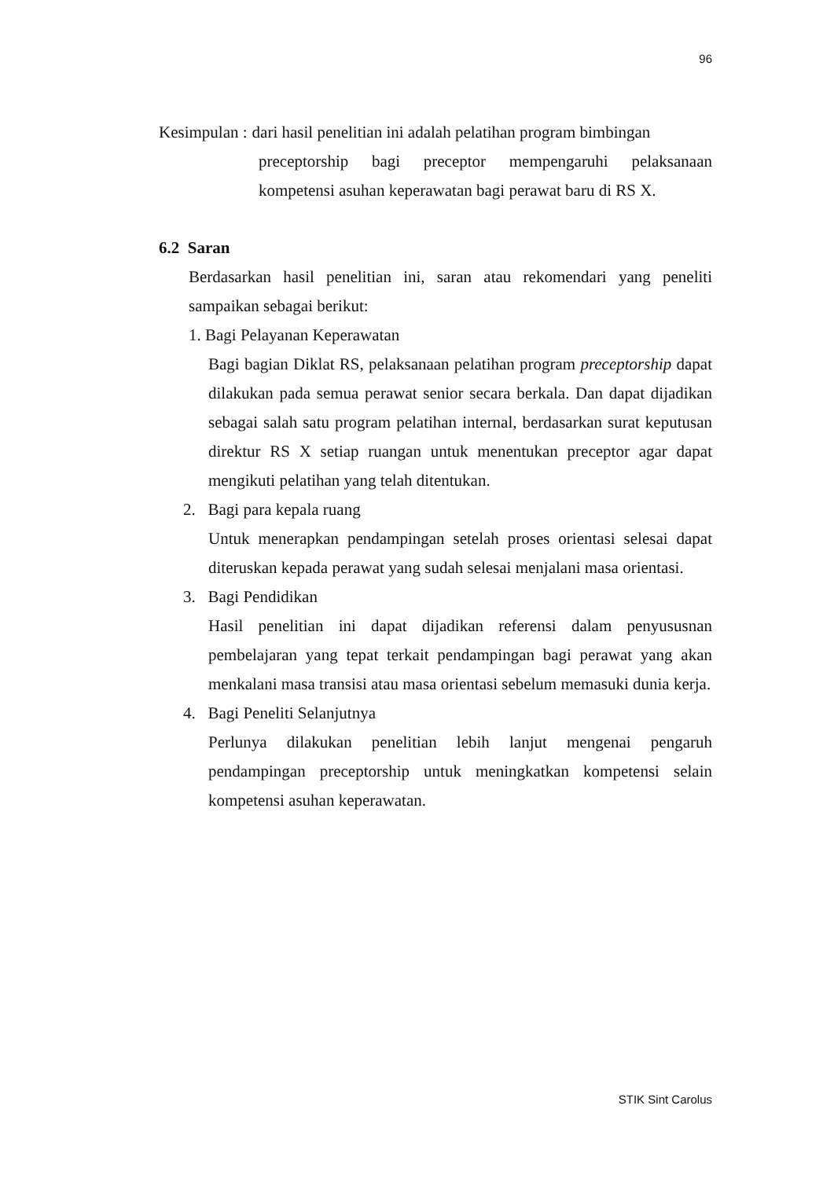96
Kesimpulan : dari hasil penelitian ini adalah pelatihan program bimbingan
preceptorship bagi preceptor mempengaruhi pelaksanaan kompetensi asuhan keperawatan bagi perawat baru di RS X.
6.2 Saran
Berdasarkan hasil penelitian ini, saran atau rekomendari yang peneliti sampaikan sebagai berikut:
1. Bagi Pelayanan Keperawatan
Bagi bagian Diklat RS, pelaksanaan pelatihan program preceptorship dapat dilakukan pada semua perawat senior secara berkala. Dan dapat dijadikan sebagai salah satu program pelatihan internal, berdasarkan surat keputusan direktur RS X setiap ruangan untuk menentukan preceptor agar dapat mengikuti pelatihan yang telah ditentukan.
2. Bagi para kepala ruang
Untuk menerapkan pendampingan setelah proses orientasi selesai dapat diteruskan kepada perawat yang sudah selesai menjalani masa orientasi.
3. Bagi Pendidikan
Hasil penelitian ini dapat dijadikan referensi dalam penyususnan pembelajaran yang tepat terkait pendampingan bagi perawat yang akan menkalani masa transisi atau masa orientasi sebelum memasuki dunia kerja.
4. Bagi Peneliti Selanjutnya
Perlunya dilakukan penelitian lebih lanjut mengenai pengaruh pendampingan preceptorship untuk meningkatkan kompetensi selain kompetensi asuhan keperawatan.
STIK Sint Carolus